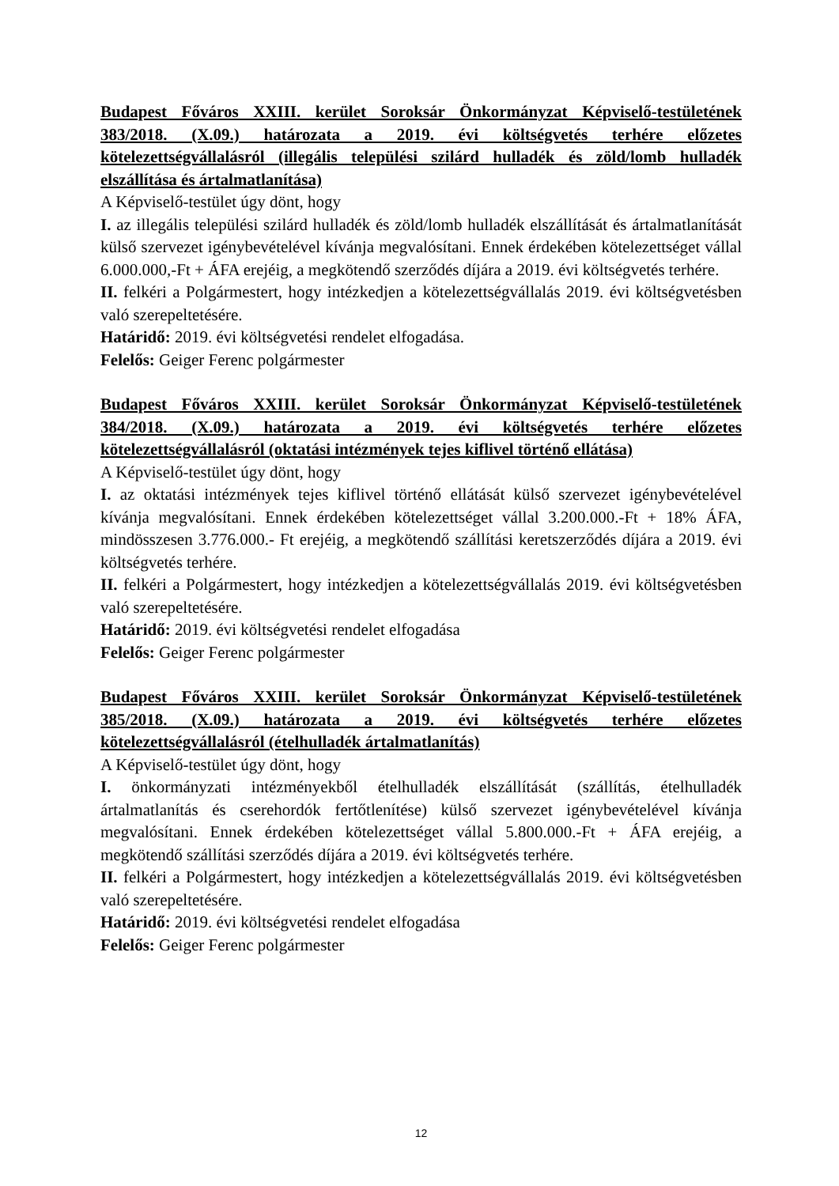Budapest Főváros XXIII. kerület Soroksár Önkormányzat Képviselő-testületének 383/2018. (X.09.) határozata a 2019. évi költségvetés terhére előzetes kötelezettségvállalásról (illegális települési szilárd hulladék és zöld/lomb hulladék elszállítása és ártalmatlanítása)
A Képviselő-testület úgy dönt, hogy
I. az illegális települési szilárd hulladék és zöld/lomb hulladék elszállítását és ártalmatlanítását külső szervezet igénybevételével kívánja megvalósítani. Ennek érdekében kötelezettséget vállal 6.000.000,-Ft + ÁFA erejéig, a megkötendő szerződés díjára a 2019. évi költségvetés terhére.
II. felkéri a Polgármestert, hogy intézkedjen a kötelezettségvállalás 2019. évi költségvetésben való szerepeltetésére.
Határidő: 2019. évi költségvetési rendelet elfogadása.
Felelős: Geiger Ferenc polgármester
Budapest Főváros XXIII. kerület Soroksár Önkormányzat Képviselő-testületének 384/2018. (X.09.) határozata a 2019. évi költségvetés terhére előzetes kötelezettségvállalásról (oktatási intézmények tejes kiflivel történő ellátása)
A Képviselő-testület úgy dönt, hogy
I. az oktatási intézmények tejes kiflivel történő ellátását külső szervezet igénybevételével kívánja megvalósítani. Ennek érdekében kötelezettséget vállal 3.200.000.-Ft + 18% ÁFA, mindösszesen 3.776.000.- Ft erejéig, a megkötendő szállítási keretszerződés díjára a 2019. évi költségvetés terhére.
II. felkéri a Polgármestert, hogy intézkedjen a kötelezettségvállalás 2019. évi költségvetésben való szerepeltetésére.
Határidő: 2019. évi költségvetési rendelet elfogadása
Felelős: Geiger Ferenc polgármester
Budapest Főváros XXIII. kerület Soroksár Önkormányzat Képviselő-testületének 385/2018. (X.09.) határozata a 2019. évi költségvetés terhére előzetes kötelezettségvállalásról (ételhulladék ártalmatlanítás)
A Képviselő-testület úgy dönt, hogy
I. önkormányzati intézményekből ételhulladék elszállítását (szállítás, ételhulladék ártalmatlanítás és cserehordók fertőtlenítése) külső szervezet igénybevételével kívánja megvalósítani. Ennek érdekében kötelezettséget vállal 5.800.000.-Ft + ÁFA erejéig, a megkötendő szállítási szerződés díjára a 2019. évi költségvetés terhére.
II. felkéri a Polgármestert, hogy intézkedjen a kötelezettségvállalás 2019. évi költségvetésben való szerepeltetésére.
Határidő: 2019. évi költségvetési rendelet elfogadása
Felelős: Geiger Ferenc polgármester
12